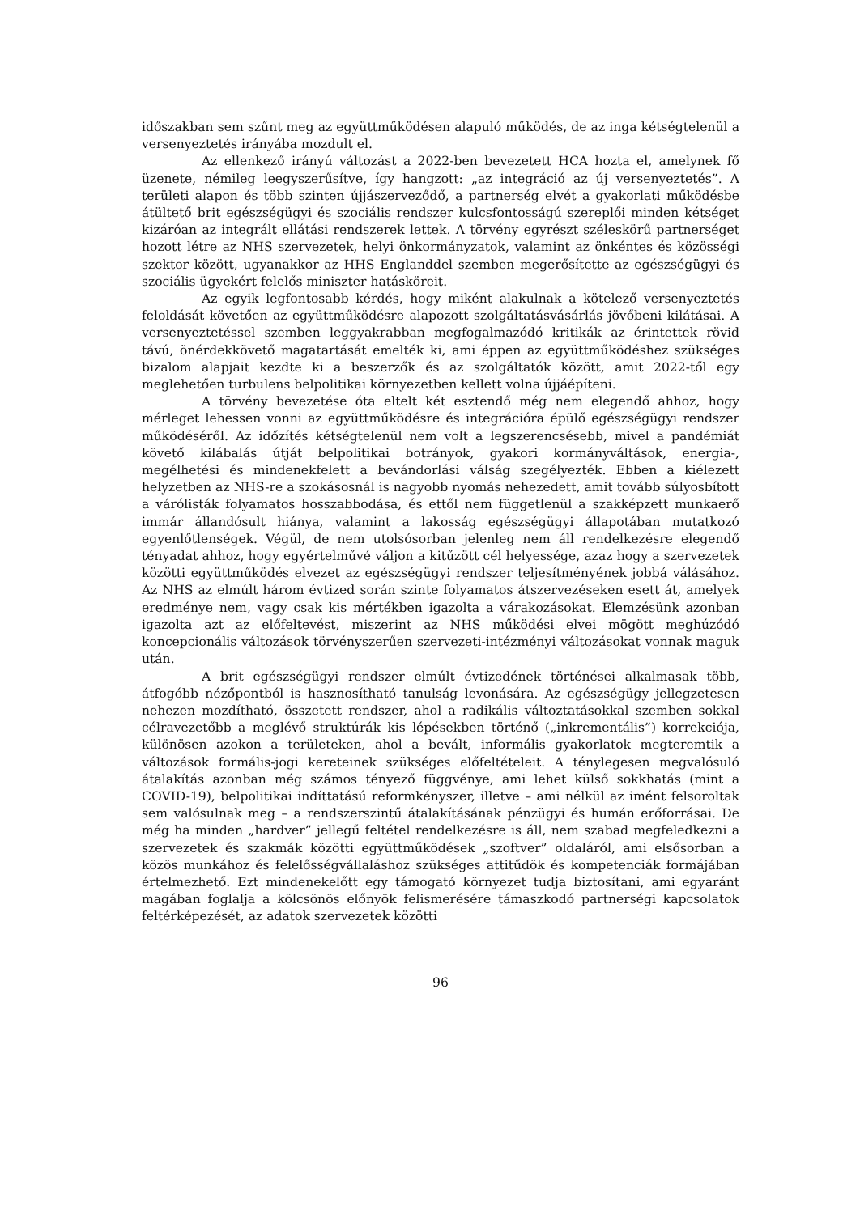időszakban sem szűnt meg az együttműködésen alapuló működés, de az inga kétségtelenül a versenyeztetés irányába mozdult el.
Az ellenkező irányú változást a 2022-ben bevezetett HCA hozta el, amelynek fő üzenete, némileg leegyszerűsítve, így hangzott: „az integráció az új versenyeztetés”. A területi alapon és több szinten újjászerveződő, a partnerség elvét a gyakorlati működésbe átültető brit egészségügyi és szociális rendszer kulcsfontosságú szereplői minden kétséget kizáróan az integrált ellátási rendszerek lettek. A törvény egyrészt széleskörű partnerséget hozott létre az NHS szervezetek, helyi önkormányzatok, valamint az önkéntes és közösségi szektor között, ugyanakkor az HHS Englanddel szemben megerősítette az egészségügyi és szociális ügyekért felelős miniszter hatásköreit.
Az egyik legfontosabb kérdés, hogy miként alakulnak a kötelező versenyeztetés feloldását követően az együttműködésre alapozott szolgáltatásvásárlás jövőbeni kilátásai. A versenyeztetéssel szemben leggyakrabban megfogalmazódó kritikák az érintettek rövid távú, önérdekkövető magatartását emelték ki, ami éppen az együttműködéshez szükséges bizalom alapjait kezdte ki a beszerzők és az szolgáltatók között, amit 2022-től egy meglehetően turbulens belpolitikai környezetben kellett volna újjáépíteni.
A törvény bevezetése óta eltelt két esztendő még nem elegendő ahhoz, hogy mérleget lehessen vonni az együttműködésre és integrációra épülő egészségügyi rendszer működéséről. Az időzítés kétségtelenül nem volt a legszerencsésebb, mivel a pandémiát követő kilábalás útját belpolitikai botrányok, gyakori kormányváltások, energia-, megélhetési és mindenekfelett a bevándorlási válság szegélyezték. Ebben a kiélezett helyzetben az NHS-re a szokásosnál is nagyobb nyomás nehezedett, amit tovább súlyosbított a várólisták folyamatos hosszabbodása, és ettől nem függetlenül a szakképzett munkaerő immár állandósult hiánya, valamint a lakosság egészségügyi állapotában mutatkozó egyenlőtlenségek. Végül, de nem utolsósorban jelenleg nem áll rendelkezésre elegendő tényadat ahhoz, hogy egyértelművé váljon a kitűzött cél helyessége, azaz hogy a szervezetek közötti együttműködés elvezet az egészségügyi rendszer teljesítményének jobbá válásához. Az NHS az elmúlt három évtized során szinte folyamatos átszervezéseken esett át, amelyek eredménye nem, vagy csak kis mértékben igazolta a várakozásokat. Elemzésünk azonban igazolta azt az előfeltevést, miszerint az NHS működési elvei mögött meghúzódó koncepcionális változások törvényszerűen szervezeti-intézményi változásokat vonnak maguk után.
A brit egészségügyi rendszer elmúlt évtizedének történései alkalmasak több, átfogóbb nézőpontból is hasznosítható tanulság levonására. Az egészségügy jellegzetesen nehezen mozdítható, összetett rendszer, ahol a radikális változtatásokkal szemben sokkal célravezetőbb a meglévő struktúrák kis lépésekben történő („inkrementális”) korrekciója, különösen azokon a területeken, ahol a bevált, informális gyakorlatok megteremtik a változások formális-jogi kereteinek szükséges előfeltételeit. A ténylegesen megvalósuló átalakítás azonban még számos tényező függvénye, ami lehet külső sokkhatás (mint a COVID-19), belpolitikai indíttatású reformkényszer, illetve – ami nélkül az imént felsoroltak sem valósulnak meg – a rendszerszintű átalakításának pénzügyi és humán erőforrásai. De még ha minden „hardver” jellegű feltétel rendelkezésre is áll, nem szabad megfeledkezni a szervezetek és szakmák közötti együttműködések „szoftver” oldaláról, ami elsősorban a közös munkához és felelősségvállaláshoz szükséges attitűdök és kompetenciák formájában értelmezhető. Ezt mindenekelőtt egy támogató környezet tudja biztosítani, ami egyaránt magában foglalja a kölcsönös előnyök felismerésére támaszkodó partnerségi kapcsolatok feltérképezését, az adatok szervezetek közötti
96